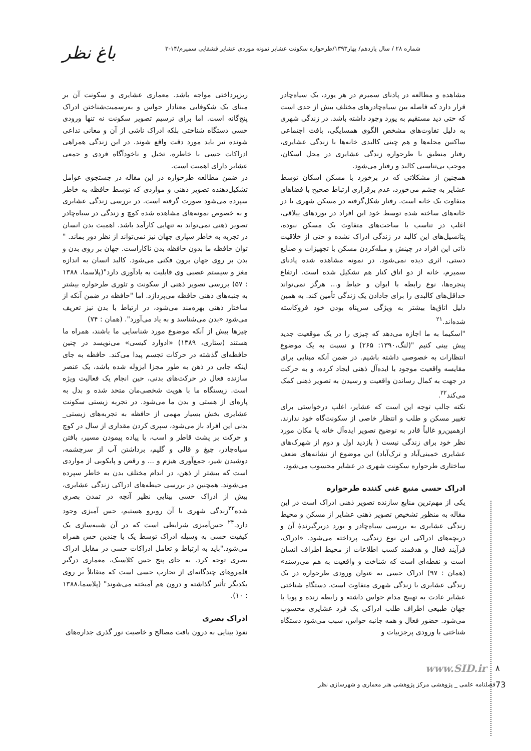باغ نظر شماره ۲۸ / سال یازدهم/ بهار۱۳۹۳/طرحواره سکونت عشایر نمونه موردی عشایر قشقایی سمیرم/۱۴-۳
مشاهده و مطالعه در پادنای سمیرم در هر یورد، یک سیاه‌چادر قرار دارد که فاصله بین سیاه‌چادرهای مختلف بیش از حدی است که حتی دید مستقیم به یورد وجود داشته باشد. در زندگی شهری به دلیل تفاوت‌های مشخص الگوی همسایگی، بافت اجتماعی ساکنین محله‌ها و هم چینی کالبدی خانه‌ها با زندگی عشایری، رفتار منطبق با طرحواره زندگی عشایری در محل اسکان، موجب بی‌تناسبی کالبد و رفتار می‌شود.
همچنین از مشکلاتی که در برخورد با مسکن اسکان توسط عشایر به چشم می‌خورد، عدم برقراری ارتباط صحیح با فضاهای متفاوت یک خانه است. رفتار شکل‌گرفته در مسکن شهری یا در خانه‌های ساخته شده توسط خود این افراد در یوردهای ییلاقی، اغلب در تناسب با ساحت‌های متفاوت یک مسکن نبوده، پتانسیل‌های این کالبد در زندگی ادراک نشده و حتی از خلاقیت ذاتی این افراد در چینش و مبله‌کردن مسکن با تجهیزات و صنایع دستی، اثری دیده نمی‌شود. در نمونه مشاهده شده پادنای سمیرم، خانه از دو اتاق کنار هم تشکیل شده است. ارتفاع پنجره‌ها، نوع رابطه با ایوان و حیاط و... هرگز نمی‌تواند حداقل‌های کالبدی را برای جادادن یک زندگی تأمین کند. به همین دلیل اتاق‌ها بیشتر به ویژگی سرپناه بودن خود فروکاسته شده‌اند.<sup>۲۱</sup>
"اسکیما به ما اجازه می‌دهد که چیزی را در یک موقعیت جدید پیش بینی کنیم "(لنگ،۱۳۹۰: ۲۶۵) و نسبت به یک موضوع انتظارات به خصوصی داشته باشیم. در ضمن آنکه مبنایی برای مقایسه واقعیت موجود با ایده‌آل ذهنی ایجاد کرده، و به حرکت در جهت به کمال رساندن واقعیت و رسیدن به تصویر ذهنی کمک می‌کند<sup>۲۲</sup>.
نکته جالب توجه این است که عشایر، اغلب درخواستی برای تغییر مسکن و طلب و انتظار خاصی از سکونت‌گاه خود ندارند. ازهمین‌رو غالباً قادر به توضیح تصویر ایده‌آل خانه یا مکان مورد نظر خود برای زندگی نیست ( بازدید اول و دوم از شهرک‌های عشایری خمینی‌آباد و ترک‌آباد) این موضوع از نشانه‌های ضعف ساختاری طرحواره سکونت شهری در عشایر محسوب می‌شود.
ادراک حسی منبع غنی کننده طرحواره
یکی از مهم‌ترین منابع سازنده تصویر ذهنی ادراک است در این مقاله به منظور تشخیص تصویر ذهنی عشایر از مسکن و محیط زندگی عشایری به بررسی سیاه‌چادر و یورد دربرگیرندهٔ آن و دریچه‌های ادراکی این نوع زندگی، پرداخته می‌شود. «ادراک، فرآیند فعال و هدفمند کسب اطلاعات از محیط اطراف انسان است و نقطه‌ای است که شناخت و واقعیت به هم می‌رسند» (همان : ۹۷) ادراک حسی به عنوان ورودی طرحواره در یک زندگی عشایری با زندگی شهری متفاوت است. دستگاه شناختی عشایر عادت به تهییج مدام حواس داشته و رابطه زنده و پویا با جهان طبیعی اطراف طلب ادراکی یک فرد عشایری محسوب می‌شود. حضور فعال و همه جانبه حواس، سبب می‌شود دستگاه شناختی با ورودی پرجزییات و
ریزپرداختی مواجه باشد. معماری عشایری و سکونت آن بر مبنای یک شکوفایی معنادار حواس و به‌رسمیت‌شناختن ادراک پنج‌گانه است. اما برای ترسیم تصویر سکونت نه تنها ورودی حسی دستگاه شناختی بلکه ادراک ناشی از آن و معانی تداعی شونده نیز باید مورد دقت واقع شوند. در این زندگی همراهی ادراکات حسی با خاطره، تخیل و ناخودآگاه فردی و جمعی عشایر دارای اهمیت است.
در ضمن مطالعه طرحواره در این مقاله در جستجوی عوامل تشکیل‌دهنده تصویر ذهنی و مواردی که توسط حافظه به خاطر سپرده می‌شود صورت گرفته است. در بررسی زندگی عشایری و به خصوص نمونه‌های مشاهده شده کوچ و زندگی در سیاه‌چادر تصویر ذهنی نمی‌تواند به تنهایی کارآمد باشد. اهمیت بدن انسان در تجربه به خاطر سپاری جهان نیز نمی‌تواند از نظر دور بماند. " توان حافظه ما بدون حافظه بدن ناکاراست. جهان بر روی بدن و بدن بر روی جهان برون فکنی می‌شود. کالبد انسان به اندازه مغز و سیستم عصبی وی قابلیت به یادآوری دارد"(پلاسما، ۱۳۸۸ : ۵۷) بررسی تصویر ذهنی از سکونت و تئوری طرحواره بیشتر به جنبه‌های ذهنی حافظه می‌پردازد. اما "حافظه در ضمن آنکه از ساختار ذهنی بهره‌مند می‌شود، در ارتباط با بدن نیز تعریف می‌شود «بدن می‌شناسد و به یاد می‌آورد". (همان : ۷۴)
چیزها بیش از آنکه موضوع مورد شناسایی ما باشند، همراه ما هستند (ستاری، ۱۳۸۹) «ادوارد کیسی» می‌نویسد در چنین حافظه‌ای گذشته در حرکات تجسم پیدا می‌کند. حافظه به جای اینکه جایی در ذهن به طور مجزا ایزوله شده باشد، یک عنصر سازنده فعال در حرکت‌های بدنی، حین انجام یک فعالیت ویژه است. زیستگاه ما با هویت شخصی‌مان متحد شده و بدل به پاره‌ای از هستی و بدن ما می‌شود. در تجربه زیستی سکونت عشایری بخش بسیار مهمی از حافظه به تجربه‌های زیستی_ بدنی این افراد باز می‌شود، سپری کردن مقداری از سال در کوچ و حرکت بر پشت قاطر و اسب، یا پیاده پیمودن مسیر، بافتن سیاه‌چادر، چیغ و قالی و گلیم، برداشتن آب از سرچشمه، دوشیدن شیر، جمع‌آوری هیزم و ... و رقص و پایکوبی از مواردی است که بیشتر از ذهن، در اندام مختلف بدن به خاطر سپرده می‌شوند. همچنین در بررسی حیطه‌های ادراکی زندگی عشایری، بیش از ادراک حسی بینایی نظیر آنچه در تمدن بصری شده<sup>۲۳</sup>زندگی شهری با آن روبرو هستیم، حس آمیزی وجود دارد.<sup>۲۴</sup> حس‌آمیزی شرایطی است که در آن شبیه‌سازی یک کیفیت حسی به وسیله ادراک توسط یک یا چندین حس همراه می‌شود."باید به ارتباط و تعامل ادراکات حسی در مقابل ادراک بصری توجه کرد. به جای پنج حس کلاسیک، معماری درگیر قلمروهای چندگانه‌ای از تجارب حسی است که متقابلاً بر روی یکدیگر تأثیر گذاشته و درون هم آمیخته می‌شوند" (پلاسما،۱۳۸۸ : ۱۰).
ادراک بصری
نفوذ بینایی به درون بافت مصالح و خاصیت نور گذری جداره‌های
www.SID.ir ۸
فصلنامه علمی _ پژوهشی مرکز پژوهشی هنر معماری و شهرسازی نظر
73